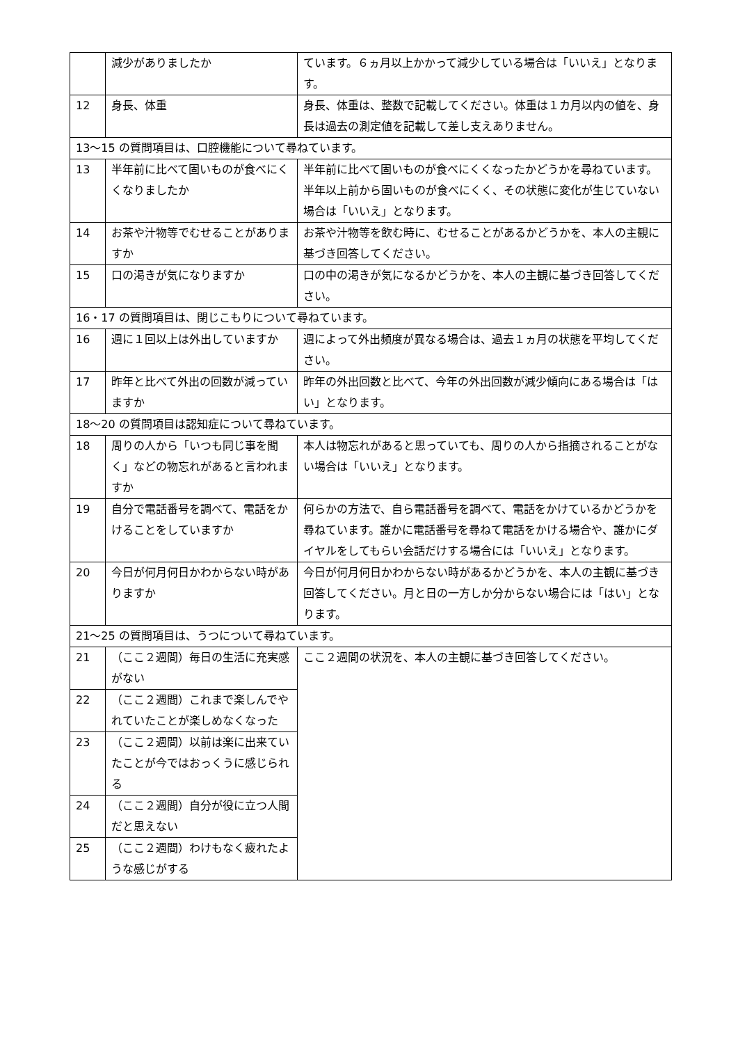| | 減少がありましたか | ています。６ヵ月以上かかって減少している場合は「いいえ」となります。 |
| 12 | 身長、体重 | 身長、体重は、整数で記載してください。体重は１カ月以内の値を、身長は過去の測定値を記載して差し支えありません。 |
| 13～15 の質問項目は、口腔機能について尋ねています。 | | |
| 13 | 半年前に比べて固いものが食べにくくなりましたか | 半年前に比べて固いものが食べにくくなったかどうかを尋ねています。半年以上前から固いものが食べにくく、その状態に変化が生じていない場合は「いいえ」となります。 |
| 14 | お茶や汁物等でむせることがありますか | お茶や汁物等を飲む時に、むせることがあるかどうかを、本人の主観に基づき回答してください。 |
| 15 | 口の渇きが気になりますか | 口の中の渇きが気になるかどうかを、本人の主観に基づき回答してください。 |
| 16・17 の質問項目は、閉じこもりについて尋ねています。 | | |
| 16 | 週に１回以上は外出していますか | 週によって外出頻度が異なる場合は、過去１ヵ月の状態を平均してください。 |
| 17 | 昨年と比べて外出の回数が減っていますか | 昨年の外出回数と比べて、今年の外出回数が減少傾向にある場合は「はい」となります。 |
| 18～20 の質問項目は認知症について尋ねています。 | | |
| 18 | 周りの人から「いつも同じ事を聞く」などの物忘れがあると言われますか | 本人は物忘れがあると思っていても、周りの人から指摘されることがない場合は「いいえ」となります。 |
| 19 | 自分で電話番号を調べて、電話をかけることをしていますか | 何らかの方法で、自ら電話番号を調べて、電話をかけているかどうかを尋ねています。誰かに電話番号を尋ねて電話をかける場合や、誰かにダイヤルをしてもらい会話だけする場合には「いいえ」となります。 |
| 20 | 今日が何月何日かわからない時がありますか | 今日が何月何日かわからない時があるかどうかを、本人の主観に基づき回答してください。月と日の一方しか分からない場合には「はい」となります。 |
| 21～25 の質問項目は、うつについて尋ねています。 | | |
| 21 | （ここ２週間）毎日の生活に充実感がない | ここ２週間の状況を、本人の主観に基づき回答してください。 |
| 22 | （ここ２週間）これまで楽しんでやれていたことが楽しめなくなった | |
| 23 | （ここ２週間）以前は楽に出来ていたことが今ではおっくうに感じられる | |
| 24 | （ここ２週間）自分が役に立つ人間だと思えない | |
| 25 | （ここ２週間）わけもなく疲れたような感じがする | |